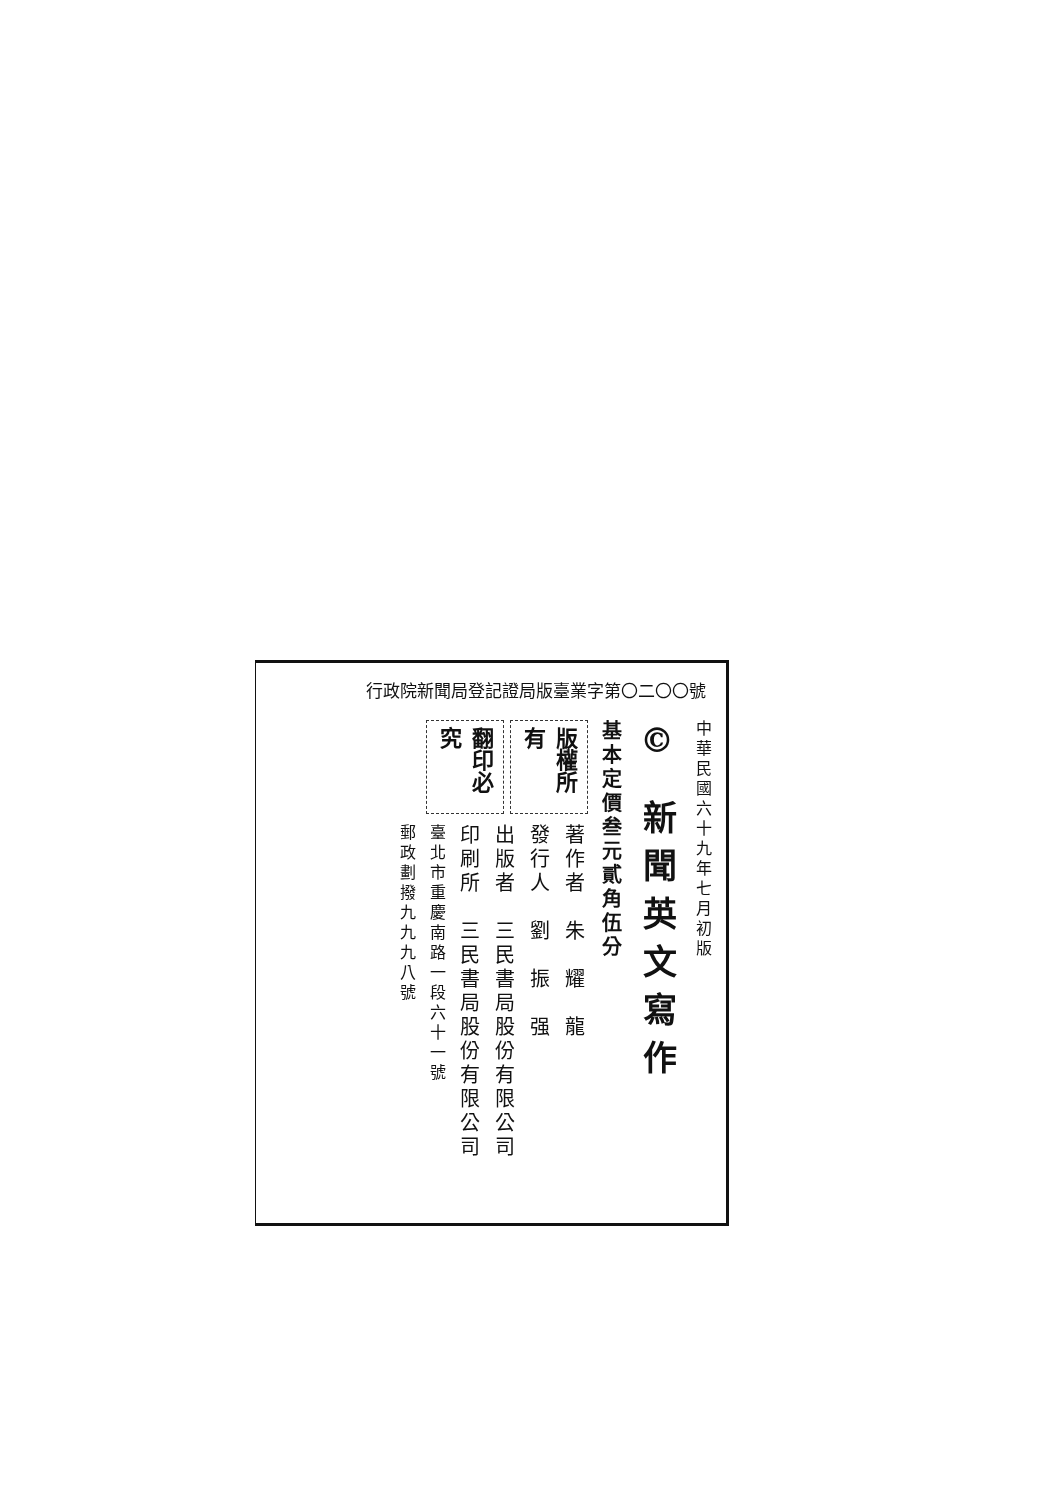行政院新聞局登記證局版臺業字第〇二〇〇號
中華民國六十九年七月初版
© 新聞英文寫作
基本定價叁元貳角伍分
版權所有
翻印必究
著作者　朱　耀　龍
發行人　劉　振　强
出版者　三民書局股份有限公司
印刷所　三民書局股份有限公司
臺北市重慶南路一段六十一號
郵政劃撥九九九八號